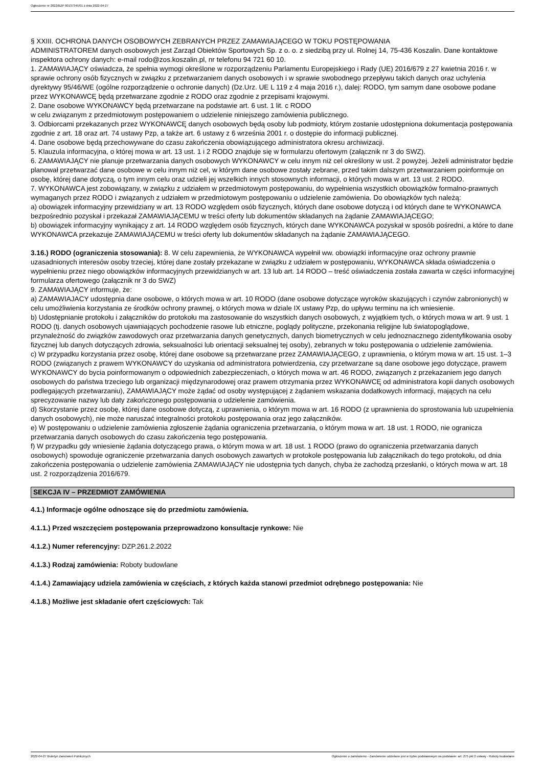Ogłoszenie nr 2022/BZP 00137345/01 z dnia 2022-04-27
§ XXIII. OCHRONA DANYCH OSOBOWYCH ZEBRANYCH PRZEZ ZAMAWIAJĄCEGO W TOKU POSTĘPOWANIA
ADMINISTRATOREM danych osobowych jest Zarząd Obiektów Sportowych Sp. z o. o. z siedzibą przy ul. Rolnej 14, 75-436 Koszalin. Dane kontaktowe inspektora ochrony danych: e-mail rodo@zos.koszalin.pl, nr telefonu 94 721 60 10.
1. ZAMAWIAJĄCY oświadcza, że spełnia wymogi określone w rozporządzeniu Parlamentu Europejskiego i Rady (UE) 2016/679 z 27 kwietnia 2016 r. w sprawie ochrony osób fizycznych w związku z przetwarzaniem danych osobowych i w sprawie swobodnego przepływu takich danych oraz uchylenia dyrektywy 95/46/WE (ogólne rozporządzenie o ochronie danych) (Dz.Urz. UE L 119 z 4 maja 2016 r.), dalej: RODO, tym samym dane osobowe podane przez WYKONAWCĘ będą przetwarzane zgodnie z RODO oraz zgodnie z przepisami krajowymi.
2. Dane osobowe WYKONAWCY będą przetwarzane na podstawie art. 6 ust. 1 lit. c RODO
w celu związanym z przedmiotowym postępowaniem o udzielenie niniejszego zamówienia publicznego.
3. Odbiorcami przekazanych przez WYKONAWCĘ danych osobowych będą osoby lub podmioty, którym zostanie udostępniona dokumentacja postępowania zgodnie z art. 18 oraz art. 74 ustawy Pzp, a także art. 6 ustawy z 6 września 2001 r. o dostępie do informacji publicznej.
4. Dane osobowe będą przechowywane do czasu zakończenia obowiązującego administratora okresu archiwizacji.
5. Klauzula informacyjna, o której mowa w art. 13 ust. 1 i 2 RODO znajduje się w formularzu ofertowym (załącznik nr 3 do SWZ).
6. ZAMAWIAJĄCY nie planuje przetwarzania danych osobowych WYKONAWCY w celu innym niż cel określony w ust. 2 powyżej. Jeżeli administrator będzie planował przetwarzać dane osobowe w celu innym niż cel, w którym dane osobowe zostały zebrane, przed takim dalszym przetwarzaniem poinformuje on osobę, której dane dotyczą, o tym innym celu oraz udzieli jej wszelkich innych stosownych informacji, o których mowa w art. 13 ust. 2 RODO.
7. WYKONAWCA jest zobowiązany, w związku z udziałem w przedmiotowym postępowaniu, do wypełnienia wszystkich obowiązków formalno-prawnych wymaganych przez RODO i związanych z udziałem w przedmiotowym postępowaniu o udzielenie zamówienia. Do obowiązków tych należą:
a) obowiązek informacyjny przewidziany w art. 13 RODO względem osób fizycznych, których dane osobowe dotyczą i od których dane te WYKONAWCA bezpośrednio pozyskał i przekazał ZAMAWIAJĄCEMU w treści oferty lub dokumentów składanych na żądanie ZAMAWIAJĄCEGO;
b) obowiązek informacyjny wynikający z art. 14 RODO względem osób fizycznych, których dane WYKONAWCA pozyskał w sposób pośredni, a które to dane WYKONAWCA przekazuje ZAMAWIAJĄCEMU w treści oferty lub dokumentów składanych na żądanie ZAMAWIAJĄCEGO.
3.16.) RODO (ograniczenia stosowania): 8. W celu zapewnienia, że WYKONAWCA wypełnił ww. obowiązki informacyjne oraz ochrony prawnie uzasadnionych interesów osoby trzeciej, której dane zostały przekazane w związku z udziałem w postępowaniu, WYKONAWCA składa oświadczenia o wypełnieniu przez niego obowiązków informacyjnych przewidzianych w art. 13 lub art. 14 RODO – treść oświadczenia została zawarta w części informacyjnej formularza ofertowego (załącznik nr 3 do SWZ)
9. ZAMAWIAJĄCY informuje, że:
a) ZAMAWIAJACY udostępnia dane osobowe, o których mowa w art. 10 RODO (dane osobowe dotyczące wyroków skazujących i czynów zabronionych) w celu umożliwienia korzystania ze środków ochrony prawnej, o których mowa w dziale IX ustawy Pzp, do upływu terminu na ich wniesienie.
b) Udostępnianie protokołu i załączników do protokołu ma zastosowanie do wszystkich danych osobowych, z wyjątkiem tych, o których mowa w art. 9 ust. 1 RODO (tj. danych osobowych ujawniających pochodzenie rasowe lub etniczne, poglądy polityczne, przekonania religijne lub światopoglądowe, przynależność do związków zawodowych oraz przetwarzania danych genetycznych, danych biometrycznych w celu jednoznacznego zidentyfikowania osoby fizycznej lub danych dotyczących zdrowia, seksualności lub orientacji seksualnej tej osoby), zebranych w toku postępowania o udzielenie zamówienia.
c) W przypadku korzystania przez osobę, której dane osobowe są przetwarzane przez ZAMAWIAJĄCEGO, z uprawnienia, o którym mowa w art. 15 ust. 1–3 RODO (związanych z prawem WYKONAWCY do uzyskania od administratora potwierdzenia, czy przetwarzane są dane osobowe jego dotyczące, prawem WYKONAWCY do bycia poinformowanym o odpowiednich zabezpieczeniach, o których mowa w art. 46 RODO, związanych z przekazaniem jego danych osobowych do państwa trzeciego lub organizacji międzynarodowej oraz prawem otrzymania przez WYKONAWCĘ od administratora kopii danych osobowych podlegających przetwarzaniu), ZAMAWIAJĄCY może żądać od osoby występującej z żądaniem wskazania dodatkowych informacji, mających na celu sprecyzowanie nazwy lub daty zakończonego postępowania o udzielenie zamówienia.
d) Skorzystanie przez osobę, której dane osobowe dotyczą, z uprawnienia, o którym mowa w art. 16 RODO (z uprawnienia do sprostowania lub uzupełnienia danych osobowych), nie może naruszać integralności protokołu postępowania oraz jego załączników.
e) W postępowaniu o udzielenie zamówienia zgłoszenie żądania ograniczenia przetwarzania, o którym mowa w art. 18 ust. 1 RODO, nie ogranicza przetwarzania danych osobowych do czasu zakończenia tego postępowania.
f) W przypadku gdy wniesienie żądania dotyczącego prawa, o którym mowa w art. 18 ust. 1 RODO (prawo do ograniczenia przetwarzania danych osobowych) spowoduje ograniczenie przetwarzania danych osobowych zawartych w protokole postępowania lub załącznikach do tego protokołu, od dnia zakończenia postępowania o udzielenie zamówienia ZAMAWIAJĄCY nie udostępnia tych danych, chyba że zachodzą przesłanki, o których mowa w art. 18 ust. 2 rozporządzenia 2016/679.
SEKCJA IV – PRZEDMIOT ZAMÓWIENIA
4.1.) Informacje ogólne odnoszące się do przedmiotu zamówienia.
4.1.1.) Przed wszczęciem postępowania przeprowadzono konsultacje rynkowe: Nie
4.1.2.) Numer referencyjny: DZP.261.2.2022
4.1.3.) Rodzaj zamówienia: Roboty budowlane
4.1.4.) Zamawiający udziela zamówienia w częściach, z których każda stanowi przedmiot odrębnego postępowania: Nie
4.1.8.) Możliwe jest składanie ofert częściowych: Tak
2022-04-27 Biuletyn Zamówień Publicznych Ogłoszenie o zamówieniu - Zamówienie udzielane jest w trybie podstawowym na podstawie: art. 275 pkt 2 ustawy - Roboty budowlane